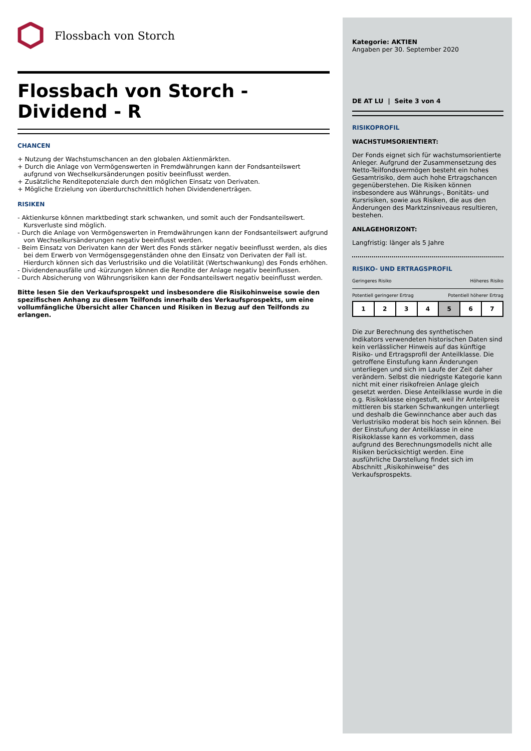Flossbach von Storch
Flossbach von Storch -
Dividend - R
CHANCEN
+ Nutzung der Wachstumschancen an den globalen Aktienmärkten.
+ Durch die Anlage von Vermögenswerten in Fremdwährungen kann der Fondsanteilswert aufgrund von Wechselkursänderungen positiv beeinflusst werden.
+ Zusätzliche Renditepotenziale durch den möglichen Einsatz von Derivaten.
+ Mögliche Erzielung von überdurchschnittlich hohen Dividendenerträgen.
RISIKEN
- Aktienkurse können marktbedingt stark schwanken, und somit auch der Fondsanteilswert. Kursverluste sind möglich.
- Durch die Anlage von Vermögenswerten in Fremdwährungen kann der Fondsanteilswert aufgrund von Wechselkursänderungen negativ beeinflusst werden.
- Beim Einsatz von Derivaten kann der Wert des Fonds stärker negativ beeinflusst werden, als dies bei dem Erwerb von Vermögensgegenständen ohne den Einsatz von Derivaten der Fall ist. Hierdurch können sich das Verlustrisiko und die Volatilität (Wertschwankung) des Fonds erhöhen.
- Dividendenausfälle und -kürzungen können die Rendite der Anlage negativ beeinflussen.
- Durch Absicherung von Währungsrisiken kann der Fondsanteilswert negativ beeinflusst werden.
Bitte lesen Sie den Verkaufsprospekt und insbesondere die Risikohinweise sowie den spezifischen Anhang zu diesem Teilfonds innerhalb des Verkaufsprospekts, um eine vollumfängliche Übersicht aller Chancen und Risiken in Bezug auf den Teilfonds zu erlangen.
Kategorie: AKTIEN
Angaben per 30. September 2020
DE AT LU | Seite 3 von 4
RISIKOPROFIL
WACHSTUMSORIENTIERT:
Der Fonds eignet sich für wachstumsorientierte Anleger. Aufgrund der Zusammensetzung des Netto-Teilfondsvermögen besteht ein hohes Gesamtrisiko, dem auch hohe Ertragschancen gegenüberstehen. Die Risiken können insbesondere aus Währungs-, Bonitäts- und Kursrisiken, sowie aus Risiken, die aus den Änderungen des Marktzinsniveaus resultieren, bestehen.
ANLAGEHORIZONT:
Langfristig: länger als 5 Jahre
RISIKO- UND ERTRAGSPROFIL
Geringeres Risiko Höheres Risiko
Potentiell geringerer Ertrag Potentiell höherer Ertrag
| 1 | 2 | 3 | 4 | 5 | 6 | 7 |
Die zur Berechnung des synthetischen Indikators verwendeten historischen Daten sind kein verlässlicher Hinweis auf das künftige Risiko- und Ertragsprofil der Anteilklasse. Die getroffene Einstufung kann Änderungen unterliegen und sich im Laufe der Zeit daher verändern. Selbst die niedrigste Kategorie kann nicht mit einer risikofreien Anlage gleich gesetzt werden. Diese Anteilklasse wurde in die o.g. Risikoklasse eingestuft, weil ihr Anteilpreis mittleren bis starken Schwankungen unterliegt und deshalb die Gewinnchance aber auch das Verlustrisiko moderat bis hoch sein können. Bei der Einstufung der Anteilklasse in eine Risikoklasse kann es vorkommen, dass aufgrund des Berechnungsmodells nicht alle Risiken berücksichtigt werden. Eine ausführliche Darstellung findet sich im Abschnitt „Risikohinweise“ des Verkaufsprospekts.